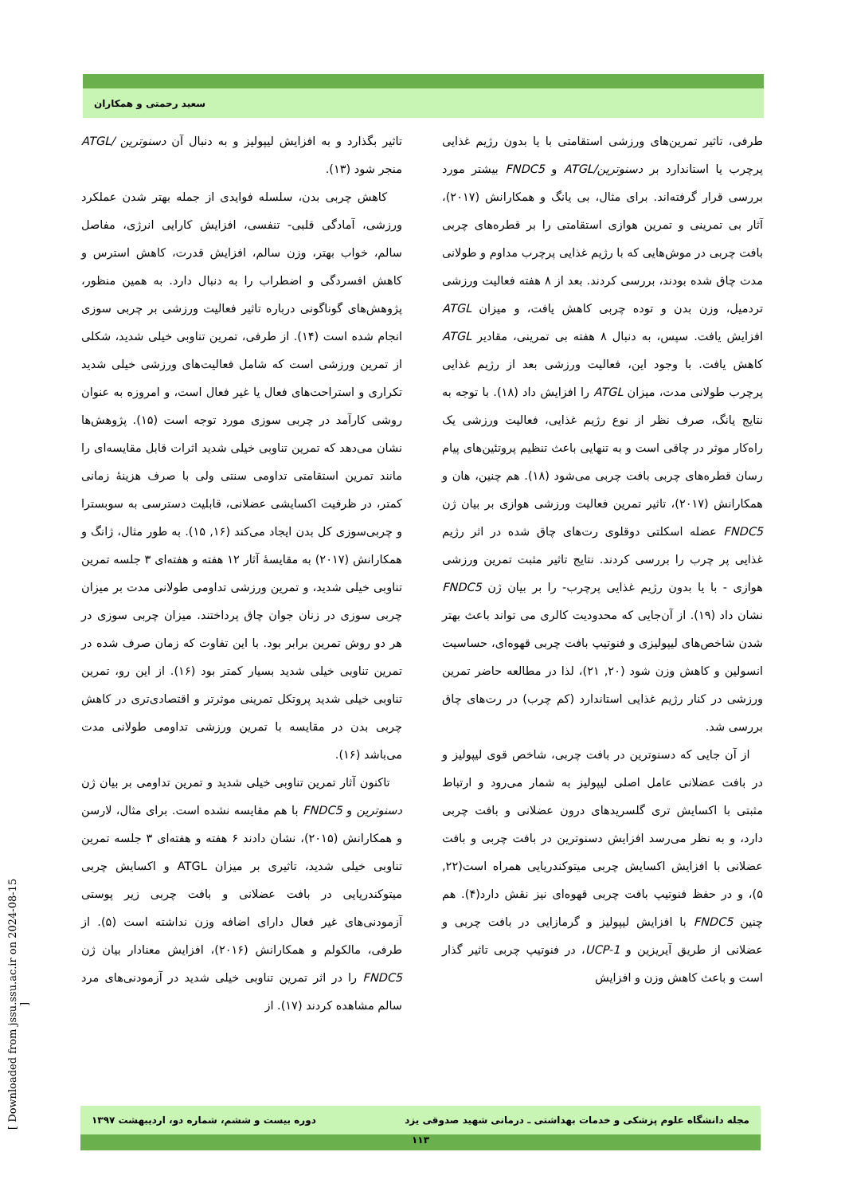سعید رحمتی و همکاران
تاثیر بگذارد و به افزایش لیپولیز و به دنبال آن دسنوترین /ATGL منجر شود (۱۳).
کاهش چربی بدن، سلسله فوایدی از جمله بهتر شدن عملکرد ورزشی، آمادگی قلبی- تنفسی، افزایش کارایی انرژی، مفاصل سالم، خواب بهتر، وزن سالم، افزایش قدرت، کاهش استرس و کاهش افسردگی و اضطراب را به دنبال دارد. به همین منظور، پژوهش‌های گوناگونی درباره تاثیر فعالیت ورزشی بر چربی سوزی انجام شده است (۱۴). از طرفی، تمرین تناوبی خیلی شدید، شکلی از تمرین ورزشی است که شامل فعالیت‌های ورزشی خیلی شدید تکراری و استراحت‌های فعال یا غیر فعال است، و امروزه به عنوان روشی کارآمد در چربی سوزی مورد توجه است (۱۵). پژوهش‌ها نشان می‌دهد که تمرین تناوبی خیلی شدید اثرات قابل مقایسه‌ای را مانند تمرین استقامتی تداومی سنتی ولی با صرف هزینهٔ زمانی کمتر، در ظرفیت اکسایشی عضلانی، قابلیت دسترسی به سوبسترا و چربی‌سوزی کل بدن ایجاد می‌کند (۱۶, ۱۵). به طور مثال، ژانگ و همکارانش (۲۰۱۷) به مقایسهٔ آثار ۱۲ هفته و هفته‌ای ۳ جلسه تمرین تناوبی خیلی شدید، و تمرین ورزشی تداومی طولانی مدت بر میزان چربی سوزی در زنان جوان چاق پرداختند. میزان چربی سوزی در هر دو روش تمرین برابر بود. با این تفاوت که زمان صرف شده در تمرین تناوبی خیلی شدید بسیار کمتر بود (۱۶). از این رو، تمرین تناوبی خیلی شدید پروتکل تمرینی موثرتر و اقتصادی‌تری در کاهش چربی بدن در مقایسه با تمرین ورزشی تداومی طولانی مدت می‌باشد (۱۶).
تاکنون آثار تمرین تناوبی خیلی شدید و تمرین تداومی بر بیان ژن دسنوترین و FNDC5 با هم مقایسه نشده است. برای مثال، لارسن و همکارانش (۲۰۱۵)، نشان دادند ۶ هفته و هفته‌ای ۳ جلسه تمرین تناوبی خیلی شدید، تاثیری بر میزان ATGL و اکسایش چربی میتوکندریایی در بافت عضلانی و بافت چربی زیر پوستی آزمودنی‌های غیر فعال دارای اضافه وزن نداشته است (۵). از طرفی، مالکولم و همکارانش (۲۰۱۶)، افزایش معنادار بیان ژن FNDC5 را در اثر تمرین تناوبی خیلی شدید در آزمودنی‌های مرد سالم مشاهده کردند (۱۷). از
طرفی، تاثیر تمرین‌های ورزشی استقامتی با یا بدون رژیم غذایی پرچرب یا استاندارد بر دسنوترین/ATGL و FNDC5 بیشتر مورد بررسی قرار گرفته‌اند. برای مثال، بی یانگ و همکارانش (۲۰۱۷)، آثار بی تمرینی و تمرین هوازی استقامتی را بر قطره‌های چربی بافت چربی در موش‌هایی که با رژیم غذایی پرچرب مداوم و طولانی مدت چاق شده بودند، بررسی کردند. بعد از ۸ هفته فعالیت ورزشی تردمیل، وزن بدن و توده چربی کاهش یافت، و میزان ATGL افزایش یافت. سپس، به دنبال ۸ هفته بی تمرینی، مقادیر ATGL کاهش یافت. با وجود این، فعالیت ورزشی بعد از رژیم غذایی پرچرب طولانی مدت، میزان ATGL را افزایش داد (۱۸). با توجه به نتایج یانگ، صرف نظر از نوع رژیم غذایی، فعالیت ورزشی یک راه‌کار موثر در چاقی است و به تنهایی باعث تنظیم پروتئین‌های پیام رسان قطره‌های چربی بافت چربی می‌شود (۱۸). هم چنین، هان و همکارانش (۲۰۱۷)، تاثیر تمرین فعالیت ورزشی هوازی بر بیان ژن FNDC5 عضله اسکلتی دوقلوی رت‌های چاق شده در اثر رژیم غذایی پر چرب را بررسی کردند. نتایج تاثیر مثبت تمرین ورزشی هوازی - با یا بدون رژیم غذایی پرچرب- را بر بیان ژن FNDC5 نشان داد (۱۹). از آن‌جایی که محدودیت کالری می تواند باعث بهتر شدن شاخص‌های لیپولیزی و فنوتیپ بافت چربی قهوه‌ای، حساسیت انسولین و کاهش وزن شود (۲۰, ۲۱)، لذا در مطالعه حاضر تمرین ورزشی در کنار رژیم غذایی استاندارد (کم چرب) در رت‌های چاق بررسی شد.
از آن جایی که دسنوترین در بافت چربی، شاخص قوی لیپولیز و در بافت عضلانی عامل اصلی لیپولیز به شمار می‌رود و ارتباط مثبتی با اکسایش تری گلسریدهای درون عضلانی و بافت چربی دارد، و به نظر می‌رسد افزایش دسنوترین در بافت چربی و بافت عضلانی با افزایش اکسایش چربی میتوکندریایی همراه است(۲۲, ۵)، و در حفظ فنوتیپ بافت چربی قهوه‌ای نیز نقش دارد(۴). هم چنین FNDC5 با افزایش لیپولیز و گرمازایی در بافت چربی و عضلانی از طریق آیریزین و UCP-1، در فنوتیپ چربی تاثیر گذار است و باعث کاهش وزن و افزایش
مجله دانشگاه علوم پزشکی و خدمات بهداشتی ـ درمانی شهید صدوقی یزد دوره بیست و ششم، شماره دو، اردیبهشت ۱۳۹۷
۱۱۳
[ Downloaded from jssu.ssu.ac.ir on 2024-08-15 ]